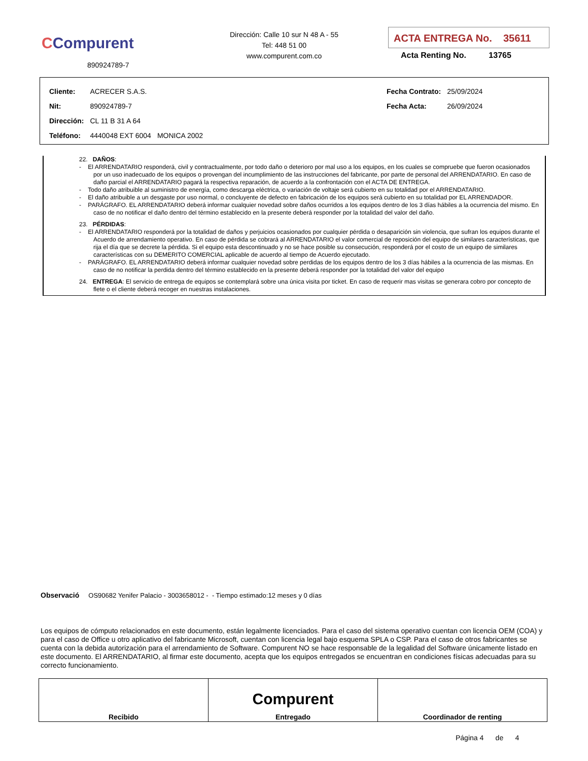CCompurent
890924789-7
Dirección: Calle 10 sur N 48 A - 55
Tel: 448 51 00
www.compurent.com.co
ACTA ENTREGA No. 35611
Acta Renting No. 13765
| Cliente: | ACRECER S.A.S. | | Fecha Contrato: | 25/09/2024 |
| Nit: | 890924789-7 | | Fecha Acta: | 26/09/2024 |
| Dirección: | CL 11 B 31 A 64 | | | |
| Teléfono: | 4440048 EXT 6004 | MONICA 2002 | | |
22. DAÑOS:
- El ARRENDATARIO responderá, civil y contractualmente, por todo daño o deterioro por mal uso a los equipos, en los cuales se compruebe que fueron ocasionados por un uso inadecuado de los equipos o provengan del incumplimiento de las instrucciones del fabricante, por parte de personal del ARRENDATARIO. En caso de daño parcial el ARRENDATARIO pagará la respectiva reparación, de acuerdo a la confrontación con el ACTA DE ENTREGA.
- Todo daño atribuible al suministro de energía, como descarga eléctrica, o variación de voltaje será cubierto en su totalidad por el ARRENDATARIO.
- El daño atribuible a un desgaste por uso normal, o concluyente de defecto en fabricación de los equipos será cubierto en su totalidad por EL ARRENDADOR.
- PARÁGRAFO. EL ARRENDATARIO deberá informar cualquier novedad sobre daños ocurridos a los equipos dentro de los 3 días hábiles a la ocurrencia del mismo. En caso de no notificar el daño dentro del término establecido en la presente deberá responder por la totalidad del valor del daño.
23. PÉRDIDAS:
- El ARRENDATARIO responderá por la totalidad de daños y perjuicios ocasionados por cualquier pérdida o desaparición sin violencia, que sufran los equipos durante el Acuerdo de arrendamiento operativo. En caso de pérdida se cobrará al ARRENDATARIO el valor comercial de reposición del equipo de similares características, que rija el día que se decrete la pérdida. Si el equipo esta descontinuado y no se hace posible su consecución, responderá por el costo de un equipo de similares características con su DEMERITO COMERCIAL aplicable de acuerdo al tiempo de Acuerdo ejecutado.
- PARÁGRAFO. EL ARRENDATARIO deberá informar cualquier novedad sobre perdidas de los equipos dentro de los 3 días hábiles a la ocurrencia de las mismas. En caso de no notificar la perdida dentro del término establecido en la presente deberá responder por la totalidad del valor del equipo
24. ENTREGA: El servicio de entrega de equipos se contemplará sobre una única visita por ticket. En caso de requerir mas visitas se generara cobro por concepto de flete o el cliente deberá recoger en nuestras instalaciones.
Observació OS90682 Yenifer Palacio - 3003658012 - - Tiempo estimado:12 meses y 0 días
Los equipos de cómputo relacionados en este documento, están legalmente licenciados. Para el caso del sistema operativo cuentan con licencia OEM (COA) y para el caso de Office u otro aplicativo del fabricante Microsoft, cuentan con licencia legal bajo esquema SPLA o CSP. Para el caso de otros fabricantes se cuenta con la debida autorización para el arrendamiento de Software. Compurent NO se hace responsable de la legalidad del Software únicamente listado en este documento. El ARRENDATARIO, al firmar este documento, acepta que los equipos entregados se encuentran en condiciones físicas adecuadas para su correcto funcionamiento.
| Recibido | Compurent Entregado | Coordinador de renting |
Página 4 de 4